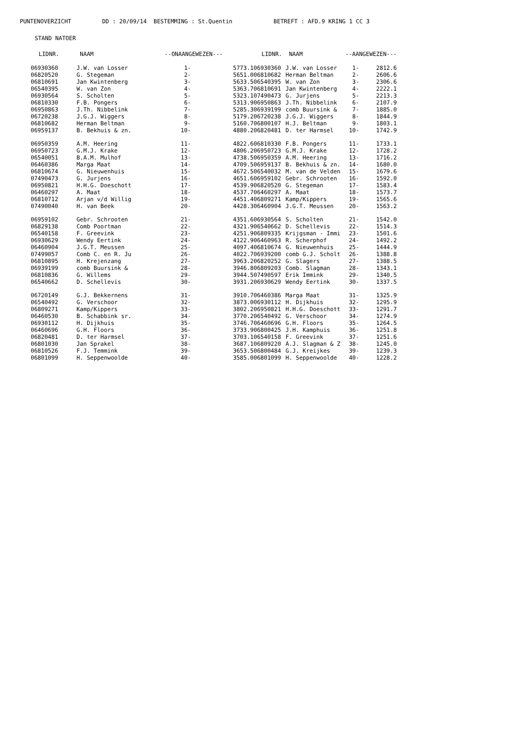PUNTENOVERZICHT DD : 20/09/14 BESTEMMING : St.Quentin BETREFT : AFD.9 KRING 1 CC 3
STAND NATOER
| LIDNR. | NAAM | --ONAANGEWEZEN--- | |
| --- | --- | --- | --- |
| 06930360 | J.W. van Losser | 1- | 5773.1 |
| 06820520 | G. Stegeman | 2- | 5651.0 |
| 06810691 | Jan Kwintenberg | 3- | 5633.5 |
| 06540395 | W. van Zon | 4- | 5363.7 |
| 06930564 | S. Scholten | 5- | 5323.1 |
| 06810330 | F.B. Pongers | 6- | 5313.9 |
| 06950863 | J.Th. Nibbelink | 7- | 5285.3 |
| 06720238 | J.G.J. Wiggers | 8- | 5179.2 |
| 06810682 | Herman Beltman | 9- | 5160.7 |
| 06959137 | B. Bekhuis & zn. | 10- | 4880.2 |
| 06950359 | A.M. Heering | 11- | 4822.6 |
| 06950723 | G.M.J. Krake | 12- | 4806.2 |
| 06540051 | B.A.M. Mulhof | 13- | 4738.5 |
| 06460386 | Marga Maat | 14- | 4709.5 |
| 06810674 | G. Nieuwenhuis | 15- | 4672.5 |
| 07490473 | G. Jurjens | 16- | 4651.6 |
| 06950821 | H.H.G. Doeschott | 17- | 4539.9 |
| 06460297 | A. Maat | 18- | 4537.7 |
| 06810712 | Arjan v/d Willig | 19- | 4451.4 |
| 07490040 | H. van Beek | 20- | 4428.3 |
| 06959102 | Gebr. Schrooten | 21- | 4351.6 |
| 06829138 | Comb Poortman | 22- | 4321.9 |
| 06540158 | F. Greevink | 23- | 4251.9 |
| 06930629 | Wendy Eertink | 24- | 4122.9 |
| 06460904 | J.G.T. Meussen | 25- | 4097.4 |
| 07499057 | Comb C. en R. Ju | 26- | 4022.7 |
| 06810895 | H. Krejenzang | 27- | 3963.2 |
| 06939199 | comb Buursink & | 28- | 3946.8 |
| 06810836 | G. Willems | 29- | 3944.5 |
| 06540662 | D. Schellevis | 30- | 3931.2 |
| 06720149 | G.J. Bekkernens | 31- | 3910.7 |
| 06540492 | G. Verschoor | 32- | 3873.0 |
| 06809271 | Kamp/Kippers | 33- | 3802.2 |
| 06460530 | B. Schabbink sr. | 34- | 3770.2 |
| 06930112 | H. Dijkhuis | 35- | 3746.7 |
| 06460696 | G.H. Floors | 36- | 3733.9 |
| 06820481 | D. ter Harmsel | 37- | 3703.1 |
| 06801030 | Jan Sprakel | 38- | 3687.1 |
| 06810526 | F.J. Temmink | 39- | 3653.5 |
| 06801099 | H. Seppenwoolde | 40- | 3585.0 |
| LIDNR. | NAAM | --AANGEWEZEN--- | |
| --- | --- | --- | --- |
| 06930360 | J.W. van Losser | 1- | 2812.6 |
| 06810682 | Herman Beltman | 2- | 2606.6 |
| 06540395 | W. van Zon | 3- | 2306.6 |
| 06810691 | Jan Kwintenberg | 4- | 2222.1 |
| 07490473 | G. Jurjens | 5- | 2213.3 |
| 06950863 | J.Th. Nibbelink | 6- | 2107.9 |
| 06939199 | comb Buursink & | 7- | 1885.0 |
| 06720238 | J.G.J. Wiggers | 8- | 1844.9 |
| 06800107 | H.J. Beltman | 9- | 1803.1 |
| 06820481 | D. ter Harmsel | 10- | 1742.9 |
| 06810330 | F.B. Pongers | 11- | 1733.1 |
| 06950723 | G.M.J. Krake | 12- | 1728.2 |
| 06950359 | A.M. Heering | 13- | 1716.2 |
| 06959137 | B. Bekhuis & zn. | 14- | 1680.0 |
| 06540032 | M. van de Velden | 15- | 1679.6 |
| 06959102 | Gebr. Schrooten | 16- | 1592.0 |
| 06820520 | G. Stegeman | 17- | 1583.4 |
| 06460297 | A. Maat | 18- | 1573.7 |
| 06809271 | Kamp/Kippers | 19- | 1565.6 |
| 06460904 | J.G.T. Meussen | 20- | 1563.2 |
| 06930564 | S. Scholten | 21- | 1542.0 |
| 06540662 | D. Schellevis | 22- | 1514.3 |
| 06809335 | Krijgsman - Immi | 23- | 1501.6 |
| 06460963 | R. Scherphof | 24- | 1492.2 |
| 06810674 | G. Nieuwenhuis | 25- | 1444.9 |
| 06939200 | comb G.J. Scholt | 26- | 1388.8 |
| 06820252 | G. Slagers | 27- | 1388.5 |
| 06809203 | Comb. Slagman | 28- | 1343.1 |
| 07490597 | Erik Immink | 29- | 1340.5 |
| 06930629 | Wendy Eertink | 30- | 1337.5 |
| 06460386 | Marga Maat | 31- | 1325.9 |
| 06930112 | H. Dijkhuis | 32- | 1295.9 |
| 06950821 | H.H.G. Doeschott | 33- | 1291.7 |
| 06540492 | G. Verschoor | 34- | 1274.9 |
| 06460696 | G.H. Floors | 35- | 1264.5 |
| 06800425 | J.H. Kamphuis | 36- | 1251.8 |
| 06540158 | F. Greevink | 37- | 1251.6 |
| 06809220 | A.J. Slagman & Z | 38- | 1245.0 |
| 06800484 | G.J. Kreijkes | 39- | 1239.3 |
| 06801099 | H. Seppenwoolde | 40- | 1228.2 |